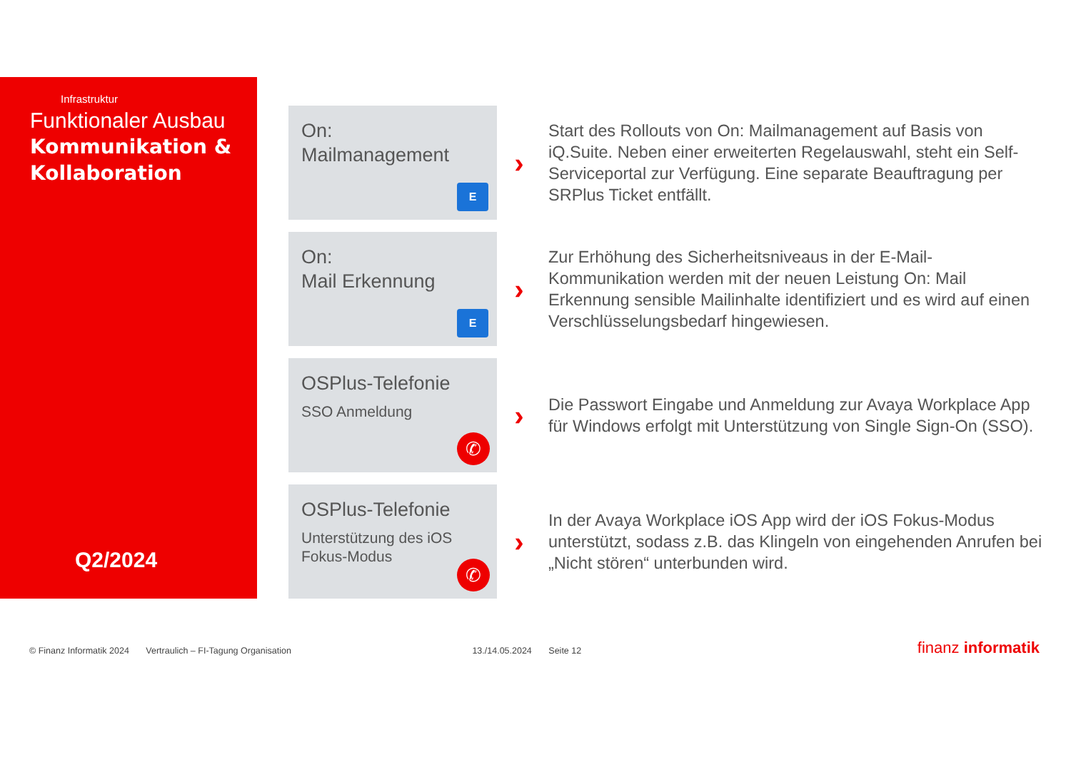Infrastruktur
Funktionaler Ausbau
Kommunikation &
Kollaboration
Q2/2024
On:
Mailmanagement
E
›
Start des Rollouts von On: Mailmanagement auf Basis von iQ.Suite. Neben einer erweiterten Regelauswahl, steht ein Self-Serviceportal zur Verfügung. Eine separate Beauftragung per SRPlus Ticket entfällt.
On:
Mail Erkennung
E
›
Zur Erhöhung des Sicherheitsniveaus in der E-Mail-Kommunikation werden mit der neuen Leistung On: Mail Erkennung sensible Mailinhalte identifiziert und es wird auf einen Verschlüsselungsbedarf hingewiesen.
OSPlus-Telefonie
SSO Anmeldung
✆
›
Die Passwort Eingabe und Anmeldung zur Avaya Workplace App für Windows erfolgt mit Unterstützung von Single Sign-On (SSO).
OSPlus-Telefonie
Unterstützung des iOS Fokus-Modus
✆
›
In der Avaya Workplace iOS App wird der iOS Fokus-Modus unterstützt, sodass z.B. das Klingeln von eingehenden Anrufen bei „Nicht stören“ unterbunden wird.
© Finanz Informatik 2024 Vertraulich – FI-Tagung Organisation 13./14.05.2024 Seite 12 finanz informatik